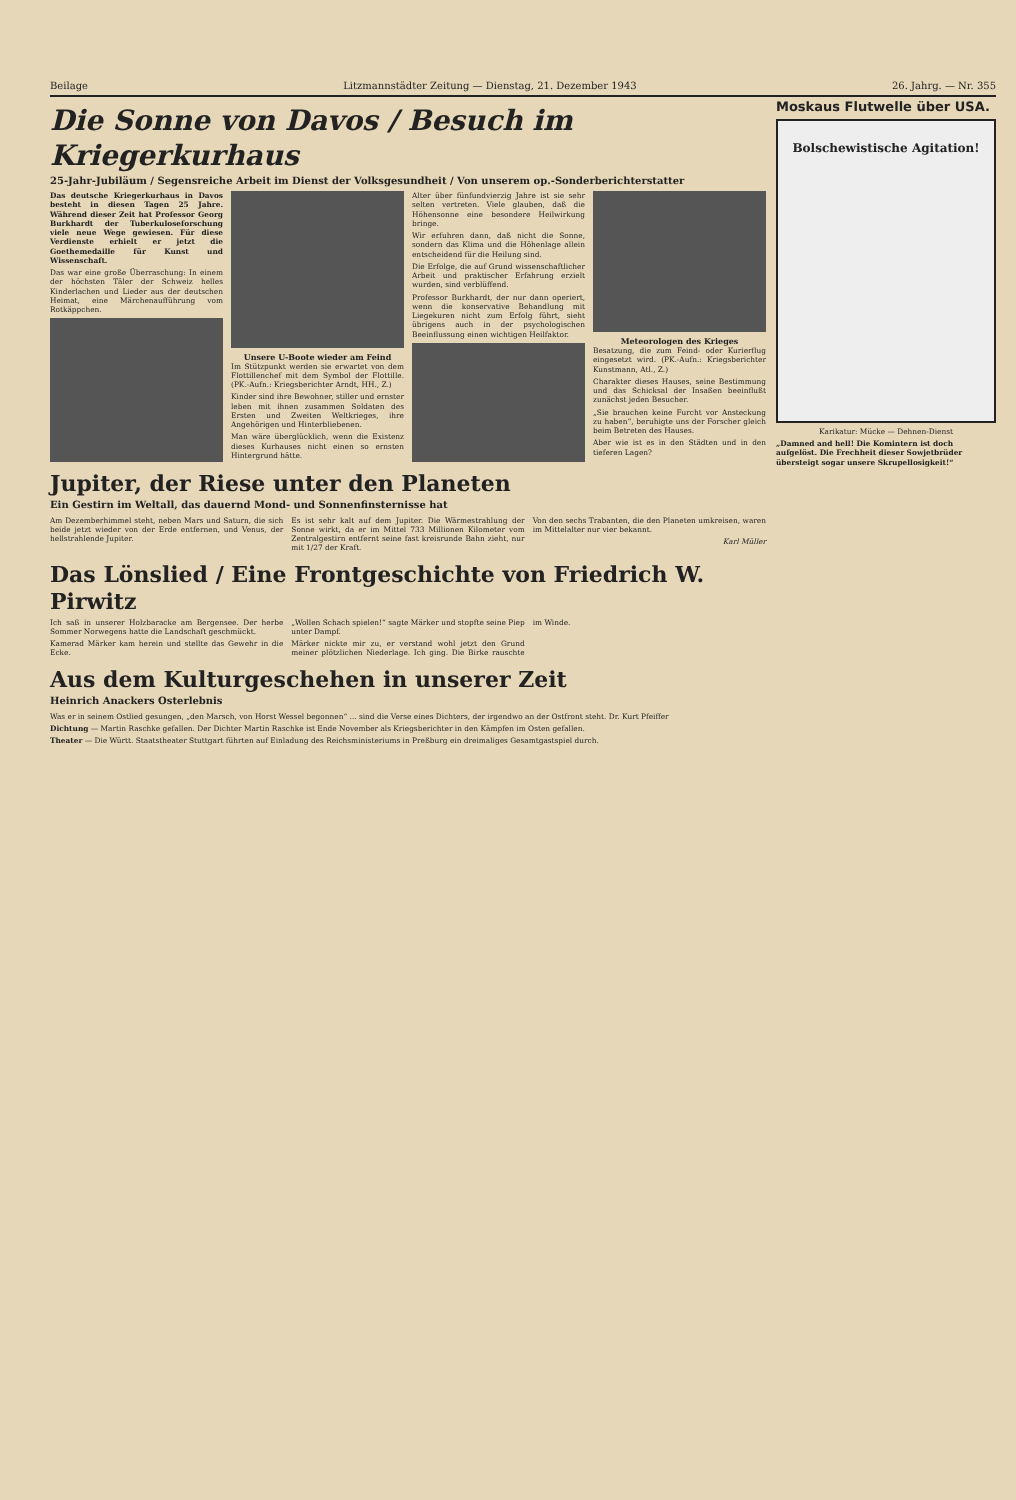Beilage Litzmannstädter Zeitung — Dienstag, 21. Dezember 1943 26. Jahrg. — Nr. 355
Die Sonne von Davos / Besuch im Kriegerkurhaus
25-Jahr-Jubiläum / Segensreiche Arbeit im Dienst der Volksgesundheit / Von unserem op.-Sonderberichterstatter
Das deutsche Kriegerkurhaus in Davos besteht in diesen Tagen 25 Jahre. Während dieser Zeit hat Professor Georg Burkhardt der Tuberkuloseforschung viele neue Wege gewiesen. Für diese Verdienste erhielt er jetzt die Goethemedaille für Kunst und Wissenschaft.
Das war eine große Überraschung: In einem der höchsten Täler der Schweiz helles Kinderlachen und Lieder aus der deutschen Heimat, eine Märchenaufführung vom Rotkäppchen.
Unsere U-Boote wieder am Feind
Im Stützpunkt werden sie erwartet von dem Flottillenchef mit dem Symbol der Flottille. (PK.-Aufn.: Kriegsberichter Arndt, HH., Z.)
Kinder sind ihre Bewohner, stiller und ernster leben mit ihnen zusammen Soldaten des Ersten und Zweiten Weltkrieges, ihre Angehörigen und Hinterbliebenen.
Man wäre überglücklich, wenn die Existenz dieses Kurhauses nicht einen so ernsten Hintergrund hätte.
Alter über fünfundvierzig Jahre ist sie sehr selten vertreten. Viele glauben, daß die Höhensonne eine besondere Heilwirkung bringe.
Wir erfuhren dann, daß nicht die Sonne, sondern das Klima und die Höhenlage allein entscheidend für die Heilung sind.
Die Erfolge, die auf Grund wissenschaftlicher Arbeit und praktischer Erfahrung erzielt wurden, sind verblüffend.
Professor Burkhardt, der nur dann operiert, wenn die konservative Behandlung mit Liegekuren nicht zum Erfolg führt, sieht übrigens auch in der psychologischen Beeinflussung einen wichtigen Heilfaktor.
Meteorologen des Krieges
Besatzung, die zum Feind- oder Kurierflug eingesetzt wird. (PK.-Aufn.: Kriegsberichter Kunstmann, Atl., Z.)
Charakter dieses Hauses, seine Bestimmung und das Schicksal der Insaßen beeinflußt zunächst jeden Besucher.
„Sie brauchen keine Furcht vor Ansteckung zu haben“, beruhigte uns der Forscher gleich beim Betreten des Hauses.
Aber wie ist es in den Städten und in den tieferen Lagen?
Jupiter, der Riese unter den Planeten
Ein Gestirn im Weltall, das dauernd Mond- und Sonnenfinsternisse hat
Am Dezemberhimmel steht, neben Mars und Saturn, die sich beide jetzt wieder von der Erde entfernen, und Venus, der hellstrahlende Jupiter.
Es ist sehr kalt auf dem Jupiter. Die Wärmestrahlung der Sonne wirkt, da er im Mittel 733 Millionen Kilometer vom Zentralgestirn entfernt seine fast kreisrunde Bahn zieht, nur mit 1/27 der Kraft.
Von den sechs Trabanten, die den Planeten umkreisen, waren im Mittelalter nur vier bekannt.
Karl Müller
Das Lönslied / Eine Frontgeschichte von Friedrich W. Pirwitz
Ich saß in unserer Holzbaracke am Bergensee. Der herbe Sommer Norwegens hatte die Landschaft geschmückt.
Kamerad Märker kam herein und stellte das Gewehr in die Ecke.
„Wollen Schach spielen!“ sagte Märker und stopfte seine Piep unter Dampf.
Märker nickte mir zu, er verstand wohl jetzt den Grund meiner plötzlichen Niederlage. Ich ging. Die Birke rauschte im Winde.
Aus dem Kulturgeschehen in unserer Zeit
Heinrich Anackers Osterlebnis
Was er in seinem Ostlied gesungen, „den Marsch, von Horst Wessel begonnen“ ... sind die Verse eines Dichters, der irgendwo an der Ostfront steht. Dr. Kurt Pfeiffer
Dichtung — Martin Raschke gefallen. Der Dichter Martin Raschke ist Ende November als Kriegsberichter in den Kämpfen im Osten gefallen.
Theater — Die Württ. Staatstheater Stuttgart führten auf Einladung des Reichsministeriums in Preßburg ein dreimaliges Gesamtgastspiel durch.
Moskaus Flutwelle über USA.
Bolschewistische Agitation!
Karikatur: Mücke — Dehnen-Dienst
„Damned and hell! Die Komintern ist doch aufgelöst. Die Frechheit dieser Sowjetbrüder übersteigt sogar unsere Skrupellosigkeit!“